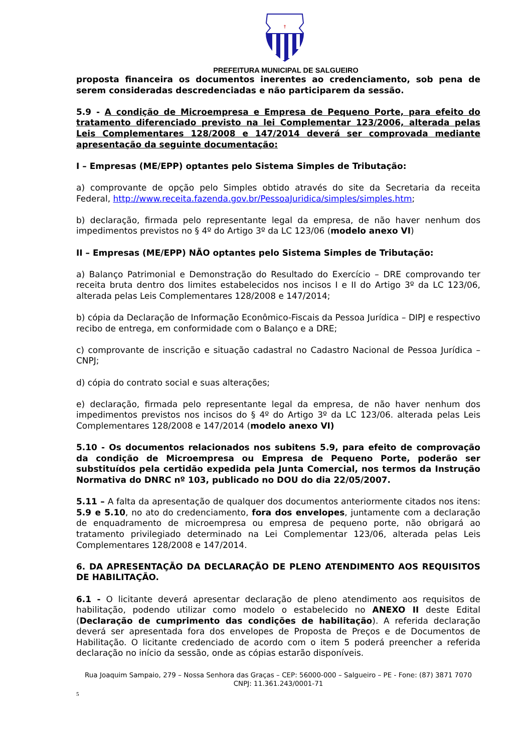†
PREFEITURA MUNICIPAL DE SALGUEIRO
proposta financeira os documentos inerentes ao credenciamento, sob pena de serem consideradas descredenciadas e não participarem da sessão.
5.9 - A condição de Microempresa e Empresa de Pequeno Porte, para efeito do tratamento diferenciado previsto na lei Complementar 123/2006, alterada pelas Leis Complementares 128/2008 e 147/2014 deverá ser comprovada mediante apresentação da seguinte documentação:
I – Empresas (ME/EPP) optantes pelo Sistema Simples de Tributação:
a) comprovante de opção pelo Simples obtido através do site da Secretaria da receita Federal, http://www.receita.fazenda.gov.br/PessoaJuridica/simples/simples.htm;
b) declaração, firmada pelo representante legal da empresa, de não haver nenhum dos impedimentos previstos no § 4º do Artigo 3º da LC 123/06 (modelo anexo VI)
II – Empresas (ME/EPP) NÃO optantes pelo Sistema Simples de Tributação:
a) Balanço Patrimonial e Demonstração do Resultado do Exercício – DRE comprovando ter receita bruta dentro dos limites estabelecidos nos incisos I e II do Artigo 3º da LC 123/06, alterada pelas Leis Complementares 128/2008 e 147/2014;
b) cópia da Declaração de Informação Econômico-Fiscais da Pessoa Jurídica – DIPJ e respectivo recibo de entrega, em conformidade com o Balanço e a DRE;
c) comprovante de inscrição e situação cadastral no Cadastro Nacional de Pessoa Jurídica – CNPJ;
d) cópia do contrato social e suas alterações;
e) declaração, firmada pelo representante legal da empresa, de não haver nenhum dos impedimentos previstos nos incisos do § 4º do Artigo 3º da LC 123/06. alterada pelas Leis Complementares 128/2008 e 147/2014 (modelo anexo VI)
5.10 - Os documentos relacionados nos subitens 5.9, para efeito de comprovação da condição de Microempresa ou Empresa de Pequeno Porte, poderão ser substituídos pela certidão expedida pela Junta Comercial, nos termos da Instrução Normativa do DNRC nº 103, publicado no DOU do dia 22/05/2007.
5.11 – A falta da apresentação de qualquer dos documentos anteriormente citados nos itens: 5.9 e 5.10, no ato do credenciamento, fora dos envelopes, juntamente com a declaração de enquadramento de microempresa ou empresa de pequeno porte, não obrigará ao tratamento privilegiado determinado na Lei Complementar 123/06, alterada pelas Leis Complementares 128/2008 e 147/2014.
6. DA APRESENTAÇÃO DA DECLARAÇÃO DE PLENO ATENDIMENTO AOS REQUISITOS DE HABILITAÇÃO.
6.1 - O licitante deverá apresentar declaração de pleno atendimento aos requisitos de habilitação, podendo utilizar como modelo o estabelecido no ANEXO II deste Edital (Declaração de cumprimento das condições de habilitação). A referida declaração deverá ser apresentada fora dos envelopes de Proposta de Preços e de Documentos de Habilitação. O licitante credenciado de acordo com o item 5 poderá preencher a referida declaração no início da sessão, onde as cópias estarão disponíveis.
Rua Joaquim Sampaio, 279 – Nossa Senhora das Graças – CEP: 56000-000 – Salgueiro – PE - Fone: (87) 3871 7070
CNPJ: 11.361.243/0001-71
5